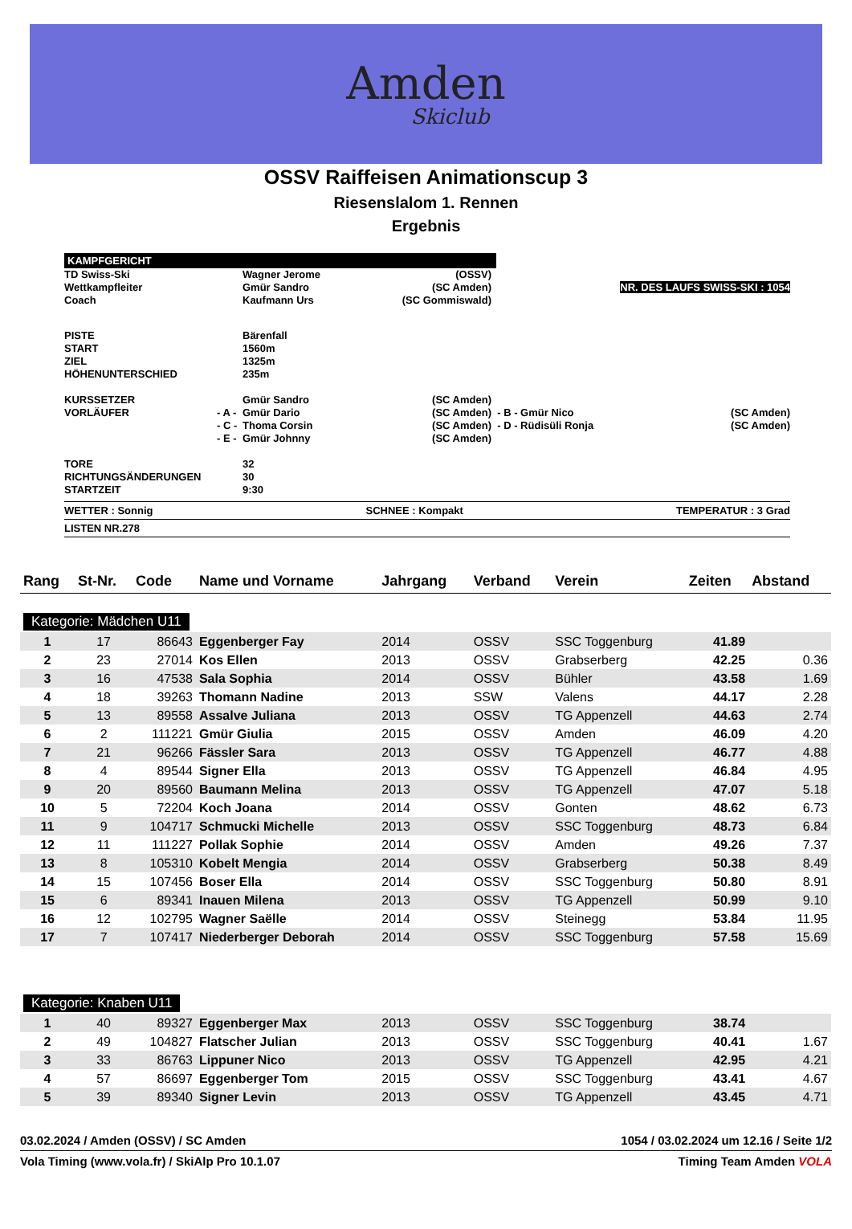Amden
Skiclub
OSSV Raiffeisen Animationscup 3
Riesenslalom 1. Rennen
Ergebnis
KAMPFGERICHT
| TD Swiss-Ski | | Wagner Jerome | (OSSV) | | | |
| Wettkampfleiter | | Gmür Sandro | (SC Amden) | NR. DES LAUFS SWISS-SKI : 1054 | | |
| Coach | | Kaufmann Urs | (SC Gommiswald) | | | |
| PISTE | | Bärenfall | | | | |
| START | | 1560m | | | | |
| ZIEL | | 1325m | | | | |
| HÖHENUNTERSCHIED | | 235m | | | | |
| KURSSETZER | | Gmür Sandro | (SC Amden) | | | |
| VORLÄUFER | - A - | Gmür Dario | (SC Amden) | - B - Gmür Nico | | (SC Amden) |
| | - C - | Thoma Corsin | (SC Amden) | - D - Rüdisüli Ronja | | (SC Amden) |
| | - E - | Gmür Johnny | (SC Amden) | | | |
| TORE | | 32 | | | | |
| RICHTUNGSÄNDERUNGEN | | 30 | | | | |
| STARTZEIT | | 9:30 | | | | |
WETTER : Sonnig SCHNEE : Kompakt TEMPERATUR : 3 Grad
LISTEN NR.278
| Rang | St-Nr. | Code | Name und Vorname | Jahrgang | Verband | Verein | Zeiten | Abstand |
| --- | --- | --- | --- | --- | --- | --- | --- | --- |
| Kategorie: Mädchen U11 | | | | | | | | |
| 1 | 17 | 86643 | Eggenberger Fay | 2014 | OSSV | SSC Toggenburg | 41.89 | |
| 2 | 23 | 27014 | Kos Ellen | 2013 | OSSV | Grabserberg | 42.25 | 0.36 |
| 3 | 16 | 47538 | Sala Sophia | 2014 | OSSV | Bühler | 43.58 | 1.69 |
| 4 | 18 | 39263 | Thomann Nadine | 2013 | SSW | Valens | 44.17 | 2.28 |
| 5 | 13 | 89558 | Assalve Juliana | 2013 | OSSV | TG Appenzell | 44.63 | 2.74 |
| 6 | 2 | 111221 | Gmür Giulia | 2015 | OSSV | Amden | 46.09 | 4.20 |
| 7 | 21 | 96266 | Fässler Sara | 2013 | OSSV | TG Appenzell | 46.77 | 4.88 |
| 8 | 4 | 89544 | Signer Ella | 2013 | OSSV | TG Appenzell | 46.84 | 4.95 |
| 9 | 20 | 89560 | Baumann Melina | 2013 | OSSV | TG Appenzell | 47.07 | 5.18 |
| 10 | 5 | 72204 | Koch Joana | 2014 | OSSV | Gonten | 48.62 | 6.73 |
| 11 | 9 | 104717 | Schmucki Michelle | 2013 | OSSV | SSC Toggenburg | 48.73 | 6.84 |
| 12 | 11 | 111227 | Pollak Sophie | 2014 | OSSV | Amden | 49.26 | 7.37 |
| 13 | 8 | 105310 | Kobelt Mengia | 2014 | OSSV | Grabserberg | 50.38 | 8.49 |
| 14 | 15 | 107456 | Boser Ella | 2014 | OSSV | SSC Toggenburg | 50.80 | 8.91 |
| 15 | 6 | 89341 | Inauen Milena | 2013 | OSSV | TG Appenzell | 50.99 | 9.10 |
| 16 | 12 | 102795 | Wagner Saëlle | 2014 | OSSV | Steinegg | 53.84 | 11.95 |
| 17 | 7 | 107417 | Niederberger Deborah | 2014 | OSSV | SSC Toggenburg | 57.58 | 15.69 |
| Kategorie: Knaben U11 | | | | | | | | |
| 1 | 40 | 89327 | Eggenberger Max | 2013 | OSSV | SSC Toggenburg | 38.74 | |
| 2 | 49 | 104827 | Flatscher Julian | 2013 | OSSV | SSC Toggenburg | 40.41 | 1.67 |
| 3 | 33 | 86763 | Lippuner Nico | 2013 | OSSV | TG Appenzell | 42.95 | 4.21 |
| 4 | 57 | 86697 | Eggenberger Tom | 2015 | OSSV | SSC Toggenburg | 43.41 | 4.67 |
| 5 | 39 | 89340 | Signer Levin | 2013 | OSSV | TG Appenzell | 43.45 | 4.71 |
03.02.2024 / Amden (OSSV) / SC Amden 1054 / 03.02.2024 um 12.16 / Seite 1/2
Vola Timing (www.vola.fr) / SkiAlp Pro 10.1.07 Timing Team Amden VOLA